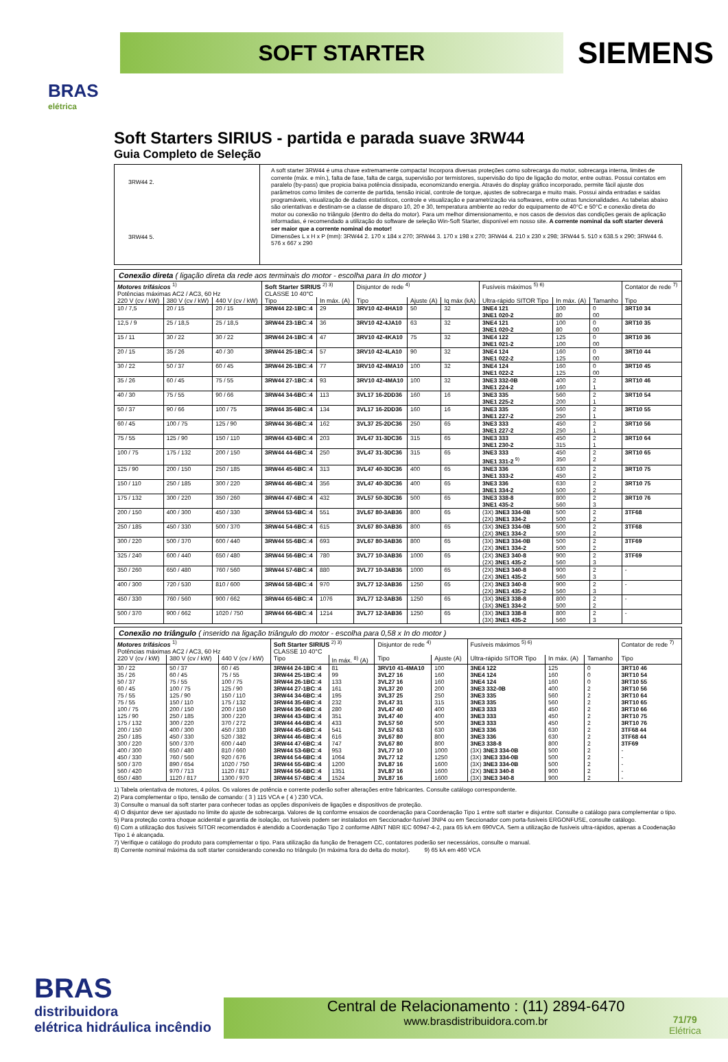BRAS
elétrica
SOFT STARTER
SIEMENS
Soft Starters SIRIUS - partida e parada suave 3RW44
Guia Completo de Seleção
3RW44 2.
3RW44 5.
A soft starter 3RW44 é uma chave extremamente compacta! Incorpora diversas proteções como sobrecarga do motor, sobrecarga interna, limites de corrente (máx. e mín.), falta de fase, falta de carga, supervisão por termistores, supervisão do tipo de ligação do motor, entre outras. Possui contatos em paralelo (by-pass) que propicia baixa potência dissipada, economizando energia. Através do display gráfico incorporado, permite fácil ajuste dos parâmetros como limites de corrente de partida, tensão inicial, controle de torque, ajustes de sobrecarga e muito mais. Possui ainda entradas e saídas programáveis, visualização de dados estatísticos, controle e visualização e parametrização via softwares, entre outras funcionalidades. As tabelas abaixo são orientativas e destinam-se a classe de disparo 10, 20 e 30, temperatura ambiente ao redor do equipamento de 40°C e 50°C e conexão direta do motor ou conexão no triângulo (dentro do delta do motor). Para um melhor dimensionamento, e nos casos de desvios das condições gerais de aplicação informadas, é recomendado a utilização do software de seleção Win-Soft Starter, disponível em nosso site. A corrente nominal da soft starter deverá ser maior que a corrente nominal do motor!
Dimensões L x H x P (mm): 3RW44 2. 170 x 184 x 270; 3RW44 3. 170 x 198 x 270; 3RW44 4. 210 x 230 x 298; 3RW44 5. 510 x 638.5 x 290; 3RW44 6. 576 x 667 x 290
| Conexão direta ( ligação direta da rede aos terminais do motor - escolha para In do motor ) | | | | | | | | | | | |
| Motores trifásicos <sup>1)</sup> Potências máximas AC2 / AC3, 60 Hz | | | Soft Starter SIRIUS <sup>2) 3)</sup> CLASSE 10 40°C | | Disjuntor de rede <sup>4)</sup> | | | Fusíveis máximos <sup>5) 6)</sup> | | | Contator de rede <sup>7)</sup> |
| 220 V (cv / kW) | 380 V (cv / kW) | 440 V (cv / kW) | Tipo | In máx. (A) | Tipo | Ajuste (A) | Iq máx (kA) | Ultra-rápido SITOR Tipo | In máx. (A) | Tamanho | Tipo |
| 10 / 7,5 | 20 / 15 | 20 / 15 | 3RW44 22-1BC□4 | 29 | 3RV10 42-4HA10 | 50 | 32 | 3NE4 121 3NE1 020-2 | 100 80 | 0 00 | 3RT10 34 |
| 12,5 / 9 | 25 / 18,5 | 25 / 18,5 | 3RW44 23-1BC□4 | 36 | 3RV10 42-4JA10 | 63 | 32 | 3NE4 121 3NE1 020-2 | 100 80 | 0 00 | 3RT10 35 |
| 15 / 11 | 30 / 22 | 30 / 22 | 3RW44 24-1BC□4 | 47 | 3RV10 42-4KA10 | 75 | 32 | 3NE4 122 3NE1 021-2 | 125 100 | 0 00 | 3RT10 36 |
| 20 / 15 | 35 / 26 | 40 / 30 | 3RW44 25-1BC□4 | 57 | 3RV10 42-4LA10 | 90 | 32 | 3NE4 124 3NE1 022-2 | 160 125 | 0 00 | 3RT10 44 |
| 30 / 22 | 50 / 37 | 60 / 45 | 3RW44 26-1BC□4 | 77 | 3RV10 42-4MA10 | 100 | 32 | 3NE4 124 3NE1 022-2 | 160 125 | 0 00 | 3RT10 45 |
| 35 / 26 | 60 / 45 | 75 / 55 | 3RW44 27-1BC□4 | 93 | 3RV10 42-4MA10 | 100 | 32 | 3NE3 332-0B 3NE1 224-2 | 400 160 | 2 1 | 3RT10 46 |
| 40 / 30 | 75 / 55 | 90 / 66 | 3RW44 34-6BC□4 | 113 | 3VL17 16-2DD36 | 160 | 16 | 3NE3 335 3NE1 225-2 | 560 200 | 2 1 | 3RT10 54 |
| 50 / 37 | 90 / 66 | 100 / 75 | 3RW44 35-6BC□4 | 134 | 3VL17 16-2DD36 | 160 | 16 | 3NE3 335 3NE1 227-2 | 560 250 | 2 1 | 3RT10 55 |
| 60 / 45 | 100 / 75 | 125 / 90 | 3RW44 36-6BC□4 | 162 | 3VL37 25-2DC36 | 250 | 65 | 3NE3 333 3NE1 227-2 | 450 250 | 2 1 | 3RT10 56 |
| 75 / 55 | 125 / 90 | 150 / 110 | 3RW44 43-6BC□4 | 203 | 3VL47 31-3DC36 | 315 | 65 | 3NE3 333 3NE1 230-2 | 450 315 | 2 1 | 3RT10 64 |
| 100 / 75 | 175 / 132 | 200 / 150 | 3RW44 44-6BC□4 | 250 | 3VL47 31-3DC36 | 315 | 65 | 3NE3 333 3NE1 331-2 <sup>9)</sup> | 450 350 | 2 2 | 3RT10 65 |
| 125 / 90 | 200 / 150 | 250 / 185 | 3RW44 45-6BC□4 | 313 | 3VL47 40-3DC36 | 400 | 65 | 3NE3 336 3NE1 333-2 | 630 450 | 2 2 | 3RT10 75 |
| 150 / 110 | 250 / 185 | 300 / 220 | 3RW44 46-6BC□4 | 356 | 3VL47 40-3DC36 | 400 | 65 | 3NE3 336 3NE1 334-2 | 630 500 | 2 2 | 3RT10 75 |
| 175 / 132 | 300 / 220 | 350 / 260 | 3RW44 47-6BC□4 | 432 | 3VL57 50-3DC36 | 500 | 65 | 3NE3 338-8 3NE1 435-2 | 800 560 | 2 3 | 3RT10 76 |
| 200 / 150 | 400 / 300 | 450 / 330 | 3RW44 53-6BC□4 | 551 | 3VL67 80-3AB36 | 800 | 65 | (3X) 3NE3 334-0B (2X) 3NE1 334-2 | 500 500 | 2 2 | 3TF68 |
| 250 / 185 | 450 / 330 | 500 / 370 | 3RW44 54-6BC□4 | 615 | 3VL67 80-3AB36 | 800 | 65 | (3X) 3NE3 334-0B (2X) 3NE1 334-2 | 500 500 | 2 2 | 3TF68 |
| 300 / 220 | 500 / 370 | 600 / 440 | 3RW44 55-6BC□4 | 693 | 3VL67 80-3AB36 | 800 | 65 | (3X) 3NE3 334-0B (2X) 3NE1 334-2 | 500 500 | 2 2 | 3TF69 |
| 325 / 240 | 600 / 440 | 650 / 480 | 3RW44 56-6BC□4 | 780 | 3VL77 10-3AB36 | 1000 | 65 | (2X) 3NE3 340-8 (2X) 3NE1 435-2 | 900 560 | 2 3 | 3TF69 |
| 350 / 260 | 650 / 480 | 760 / 560 | 3RW44 57-6BC□4 | 880 | 3VL77 10-3AB36 | 1000 | 65 | (2X) 3NE3 340-8 (2X) 3NE1 435-2 | 900 560 | 2 3 | - |
| 400 / 300 | 720 / 530 | 810 / 600 | 3RW44 58-6BC□4 | 970 | 3VL77 12-3AB36 | 1250 | 65 | (2X) 3NE3 340-8 (2X) 3NE1 435-2 | 900 560 | 2 3 | - |
| 450 / 330 | 760 / 560 | 900 / 662 | 3RW44 65-6BC□4 | 1076 | 3VL77 12-3AB36 | 1250 | 65 | (3X) 3NE3 338-8 (3X) 3NE1 334-2 | 800 500 | 2 2 | - |
| 500 / 370 | 900 / 662 | 1020 / 750 | 3RW44 66-6BC□4 | 1214 | 3VL77 12-3AB36 | 1250 | 65 | (3X) 3NE3 338-8 (3X) 3NE1 435-2 | 800 560 | 2 3 | - |
| Conexão no triângulo ( inserido na ligação triângulo do motor - escolha para 0,58 x In do motor ) | | | | | | | | | | |
| Motores trifásicos <sup>1)</sup> Potências máximas AC2 / AC3, 60 Hz | | | Soft Starter SIRIUS <sup>2) 3)</sup> CLASSE 10 40°C | | Disjuntor de rede <sup>4)</sup> | | Fusíveis máximos <sup>5) 6)</sup> | | | Contator de rede <sup>7)</sup> |
| 220 V (cv / kW) | 380 V (cv / kW) | 440 V (cv / kW) | Tipo | In máx. <sup>8)</sup> (A) | Tipo | Ajuste (A) | Ultra-rápido SITOR Tipo | In máx. (A) | Tamanho | Tipo |
| 30 / 22 35 / 26 50 / 37 60 / 45 75 / 55 75 / 55 100 / 75 125 / 90 175 / 132 200 / 150 250 / 185 300 / 220 400 / 300 450 / 330 500 / 370 560 / 420 650 / 480 | 50 / 37 60 / 45 75 / 55 100 / 75 125 / 90 150 / 110 200 / 150 250 / 185 300 / 220 400 / 300 450 / 330 500 / 370 650 / 480 760 / 560 890 / 654 970 / 713 1120 / 817 | 60 / 45 75 / 55 100 / 75 125 / 90 150 / 110 175 / 132 200 / 150 300 / 220 370 / 272 450 / 330 520 / 382 600 / 440 810 / 660 920 / 676 1020 / 750 1120 / 817 1300 / 970 | 3RW44 24-1BC□4 3RW44 25-1BC□4 3RW44 26-1BC□4 3RW44 27-1BC□4 3RW44 34-6BC□4 3RW44 35-6BC□4 3RW44 36-6BC□4 3RW44 43-6BC□4 3RW44 44-6BC□4 3RW44 45-6BC□4 3RW44 46-6BC□4 3RW44 47-6BC□4 3RW44 53-6BC□4 3RW44 54-6BC□4 3RW44 55-6BC□4 3RW44 56-6BC□4 3RW44 57-6BC□4 | 81 99 133 161 195 232 280 351 433 541 616 747 953 1064 1200 1351 1524 | 3RV10 41-4MA10 3VL27 16 3VL27 16 3VL37 20 3VL37 25 3VL47 31 3VL47 40 3VL47 40 3VL57 50 3VL57 63 3VL67 80 3VL67 80 3VL77 10 3VL77 12 3VL87 16 3VL87 16 3VL87 16 | 100 160 160 200 250 315 400 400 500 630 800 800 1000 1250 1600 1600 1600 | 3NE4 122 3NE4 124 3NE4 124 3NE3 332-0B 3NE3 335 3NE3 335 3NE3 333 3NE3 333 3NE3 333 3NE3 336 3NE3 336 3NE3 338-8 (3X) 3NE3 334-0B (3X) 3NE3 334-0B (3X) 3NE3 334-0B (2X) 3NE3 340-8 (3X) 3NE3 340-8 | 125 160 160 400 560 560 450 450 450 630 630 800 500 500 500 900 900 | 0 0 0 2 2 2 2 2 2 2 2 2 2 2 2 2 2 | 3RT10 46 3RT10 54 3RT10 55 3RT10 56 3RT10 64 3RT10 65 3RT10 66 3RT10 75 3RT10 76 3TF68 44 3TF68 44 3TF69 - - - - - |
1) Tabela orientativa de motores, 4 pólos. Os valores de potência e corrente poderão sofrer alterações entre fabricantes. Consulte catálogo correspondente.
2) Para complementar o tipo, tensão de comando: ( 3 ) 115 VCA e ( 4 ) 230 VCA.
3) Consulte o manual da soft starter para conhecer todas as opções disponíveis de ligações e dispositivos de proteção.
4) O disjuntor deve ser ajustado no limite do ajuste de sobrecarga. Valores de Iq conforme ensaios de coordenação para Coordenação Tipo 1 entre soft starter e disjuntor. Consulte o catálogo para complementar o tipo.
5) Para proteção contra choque acidental e garantia de isolação, os fusíveis podem ser instalados em Seccionador-fusível 3NP4 ou em Seccionador com porta-fusíveis ERGONFUSE, consulte catálogo.
6) Com a utilização dos fusíveis SITOR recomendados é atendido a Coordenação Tipo 2 conforme ABNT NBR IEC 60947-4-2, para 65 kA em 690VCA. Sem a utilização de fusíveis ultra-rápidos, apenas a Coodenação Tipo 1 é alcançada.
7) Verifique o catálogo do produto para complementar o tipo. Para utilização da função de frenagem CC, contatores poderão ser necessários, consulte o manual.
8) Corrente nominal máxima da soft starter considerando conexão no triângulo (In máxima fora do delta do motor). 9) 65 kA em 460 VCA
BRAS
distribuidora
elétrica hidráulica incêndio
Central de Relacionamento : (11) 2894-6470
www.brasdistribuidora.com.br
71/79
Elétrica